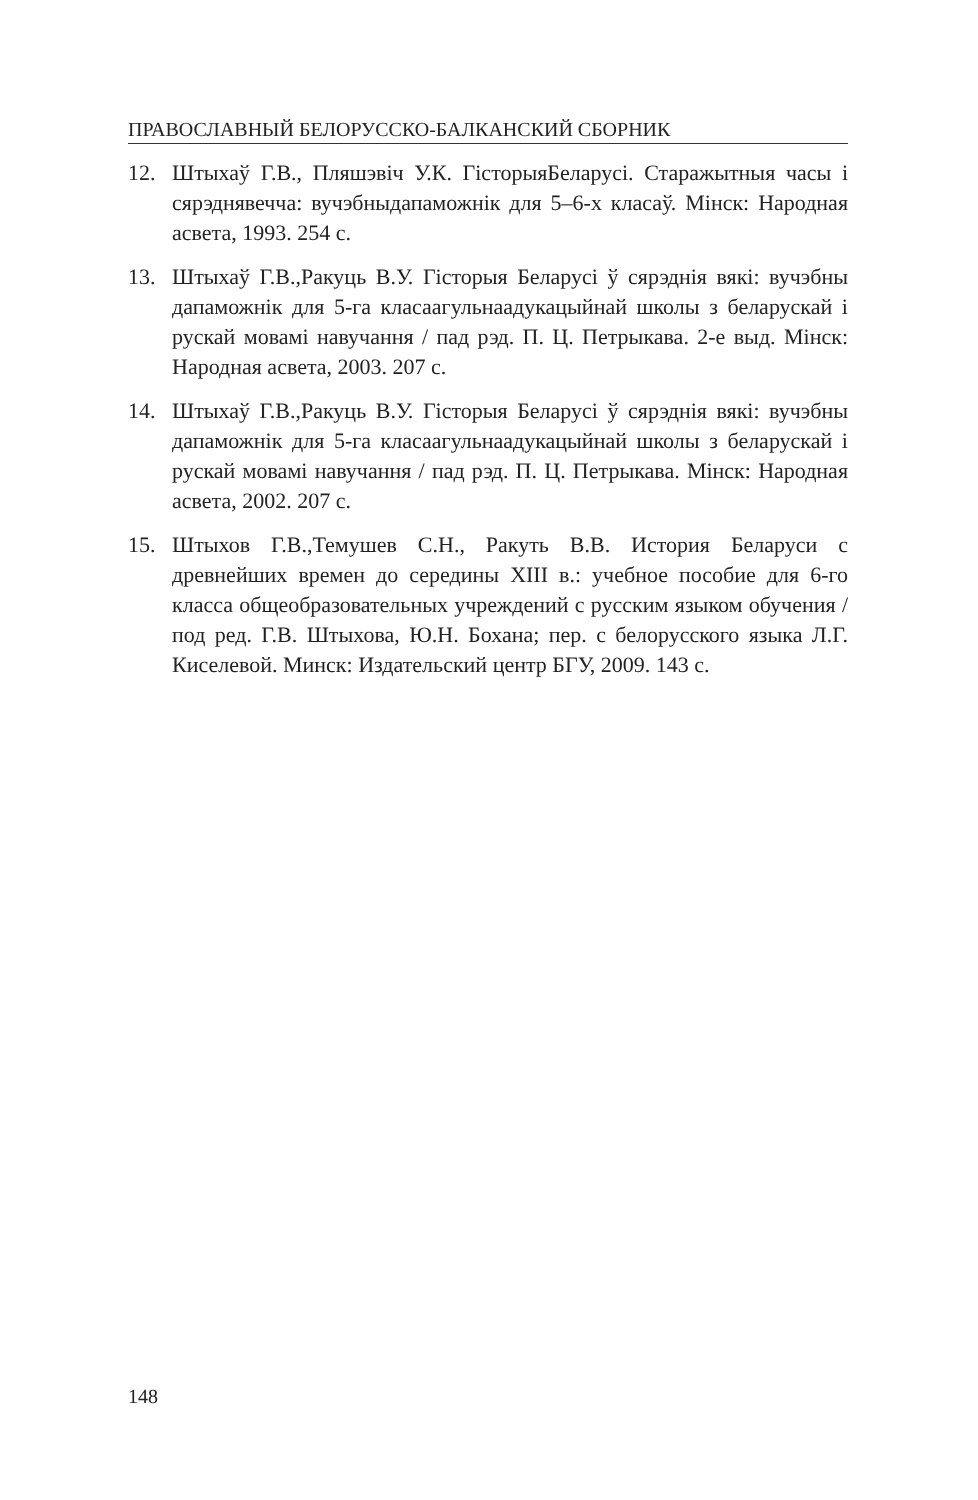ПРАВОСЛАВНЫЙ БЕЛОРУССКО-БАЛКАНСКИЙ СБОРНИК
12. Штыхаў Г.В., Пляшэвіч У.К. ГісторыяБеларусі. Старажытныя часы і сярэднявечча: вучэбныдапаможнік для 5–6-х класаў. Мінск: Народная асвета, 1993. 254 с.
13. Штыхаў Г.В.,Ракуць В.У. Гісторыя Беларусі ў сярэднія вякі: вучэбны дапаможнік для 5-га класаагульнаадукацыйнай школы з беларускай і рускай мовамі навучання / пад рэд. П. Ц. Петрыкава. 2-е выд. Мінск: Народная асвета, 2003. 207 с.
14. Штыхаў Г.В.,Ракуць В.У. Гісторыя Беларусі ў сярэднія вякі: вучэбны дапаможнік для 5-га класаагульнаадукацыйнай школы з беларускай і рускай мовамі навучання / пад рэд. П. Ц. Петрыкава. Мінск: Народная асвета, 2002. 207 с.
15. Штыхов Г.В.,Темушев С.Н., Ракуть В.В. История Беларуси с древнейших времен до середины XIII в.: учебное пособие для 6-го класса общеобразовательных учреждений с русским языком обучения / под ред. Г.В. Штыхова, Ю.Н. Бохана; пер. с белорусского языка Л.Г. Киселевой. Минск: Издательский центр БГУ, 2009. 143 с.
148